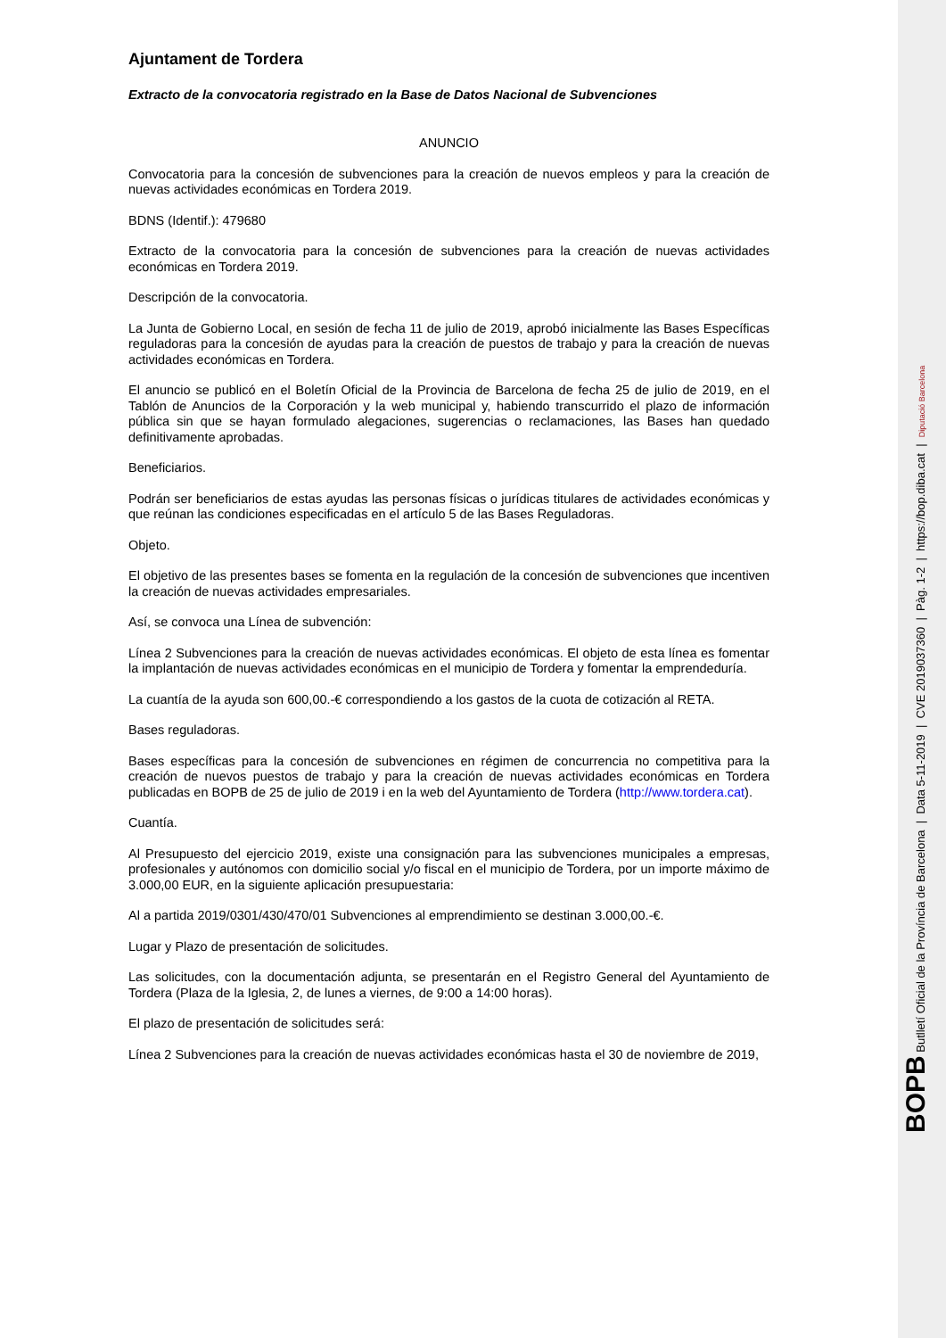Ajuntament de Tordera
Extracto de la convocatoria registrado en la Base de Datos Nacional de Subvenciones
ANUNCIO
Convocatoria para la concesión de subvenciones para la creación de nuevos empleos y para la creación de nuevas actividades económicas en Tordera 2019.
BDNS (Identif.): 479680
Extracto de la convocatoria para la concesión de subvenciones para la creación de nuevas actividades económicas en Tordera 2019.
Descripción de la convocatoria.
La Junta de Gobierno Local, en sesión de fecha 11 de julio de 2019, aprobó inicialmente las Bases Específicas reguladoras para la concesión de ayudas para la creación de puestos de trabajo y para la creación de nuevas actividades económicas en Tordera.
El anuncio se publicó en el Boletín Oficial de la Provincia de Barcelona de fecha 25 de julio de 2019, en el Tablón de Anuncios de la Corporación y la web municipal y, habiendo transcurrido el plazo de información pública sin que se hayan formulado alegaciones, sugerencias o reclamaciones, las Bases han quedado definitivamente aprobadas.
Beneficiarios.
Podrán ser beneficiarios de estas ayudas las personas físicas o jurídicas titulares de actividades económicas y que reúnan las condiciones especificadas en el artículo 5 de las Bases Reguladoras.
Objeto.
El objetivo de las presentes bases se fomenta en la regulación de la concesión de subvenciones que incentiven la creación de nuevas actividades empresariales.
Así, se convoca una Línea de subvención:
Línea 2 Subvenciones para la creación de nuevas actividades económicas. El objeto de esta línea es fomentar la implantación de nuevas actividades económicas en el municipio de Tordera y fomentar la emprendeduría.
La cuantía de la ayuda son 600,00.-€ correspondiendo a los gastos de la cuota de cotización al RETA.
Bases reguladoras.
Bases específicas para la concesión de subvenciones en régimen de concurrencia no competitiva para la creación de nuevos puestos de trabajo y para la creación de nuevas actividades económicas en Tordera publicadas en BOPB de 25 de julio de 2019 i en la web del Ayuntamiento de Tordera (http://www.tordera.cat).
Cuantía.
Al Presupuesto del ejercicio 2019, existe una consignación para las subvenciones municipales a empresas, profesionales y autónomos con domicilio social y/o fiscal en el municipio de Tordera, por un importe máximo de 3.000,00 EUR, en la siguiente aplicación presupuestaria:
Al a partida 2019/0301/430/470/01 Subvenciones al emprendimiento se destinan 3.000,00.-€.
Lugar y Plazo de presentación de solicitudes.
Las solicitudes, con la documentación adjunta, se presentarán en el Registro General del Ayuntamiento de Tordera (Plaza de la Iglesia, 2, de lunes a viernes, de 9:00 a 14:00 horas).
El plazo de presentación de solicitudes será:
Línea 2 Subvenciones para la creación de nuevas actividades económicas hasta el 30 de noviembre de 2019,
BOPB Butlletí Oficial de la Província de Barcelona | Data 5-11-2019 | CVE 2019037360 | Pàg. 1-2 | https://bop.diba.cat | Diputació Barcelona